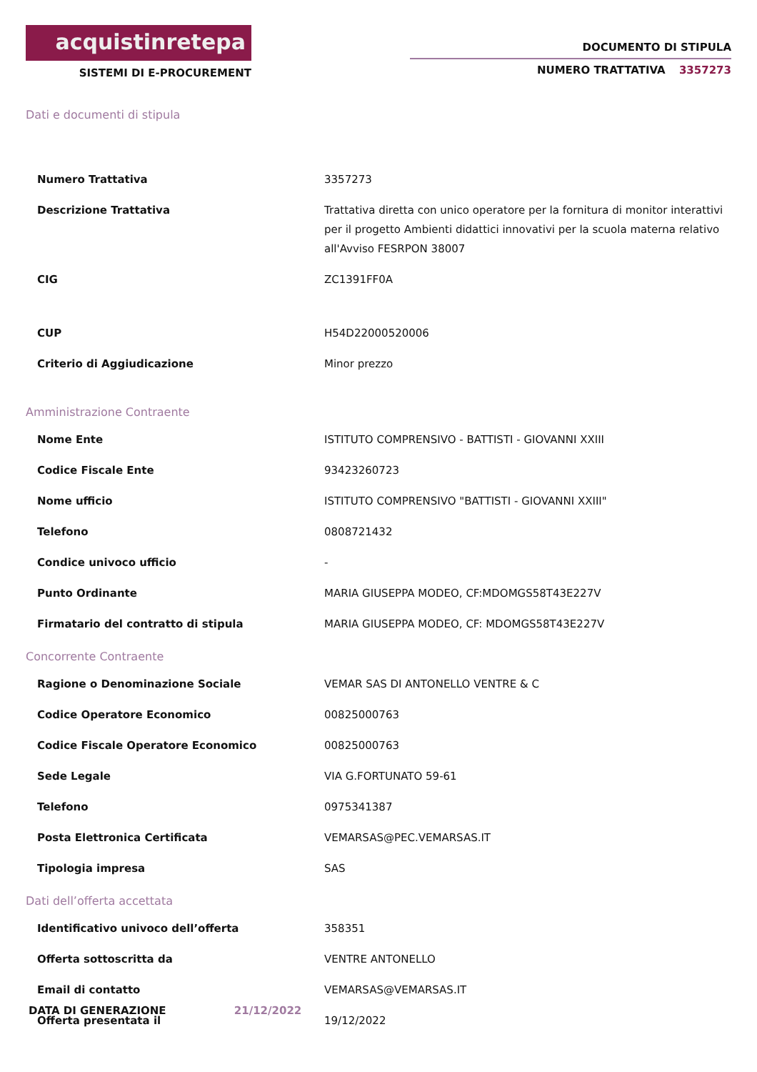acquistinretepa
SISTEMI DI E-PROCUREMENT
DOCUMENTO DI STIPULA
NUMERO TRATTATIVA 3357273
Dati e documenti di stipula
| Numero Trattativa | 3357273 |
| Descrizione Trattativa | Trattativa diretta con unico operatore per la fornitura di monitor interattivi per il progetto Ambienti didattici innovativi per la scuola materna relativo all'Avviso FESRPON 38007 |
| CIG | ZC1391FF0A |
| CUP | H54D22000520006 |
| Criterio di Aggiudicazione | Minor prezzo |
Amministrazione Contraente
| Nome Ente | ISTITUTO COMPRENSIVO - BATTISTI - GIOVANNI XXIII |
| Codice Fiscale Ente | 93423260723 |
| Nome ufficio | ISTITUTO COMPRENSIVO "BATTISTI - GIOVANNI XXIII" |
| Telefono | 0808721432 |
| Condice univoco ufficio | - |
| Punto Ordinante | MARIA GIUSEPPA MODEO, CF:MDOMGS58T43E227V |
| Firmatario del contratto di stipula | MARIA GIUSEPPA MODEO, CF: MDOMGS58T43E227V |
Concorrente Contraente
| Ragione o Denominazione Sociale | VEMAR SAS DI ANTONELLO VENTRE & C |
| Codice Operatore Economico | 00825000763 |
| Codice Fiscale Operatore Economico | 00825000763 |
| Sede Legale | VIA G.FORTUNATO 59-61 |
| Telefono | 0975341387 |
| Posta Elettronica Certificata | VEMARSAS@PEC.VEMARSAS.IT |
| Tipologia impresa | SAS |
Dati dell’offerta accettata
| Identificativo univoco dell’offerta | 358351 |
| Offerta sottoscritta da | VENTRE ANTONELLO |
| Email di contatto | VEMARSAS@VEMARSAS.IT |
| Offerta presentata il | 19/12/2022 |
DATA DI GENERAZIONE 21/12/2022